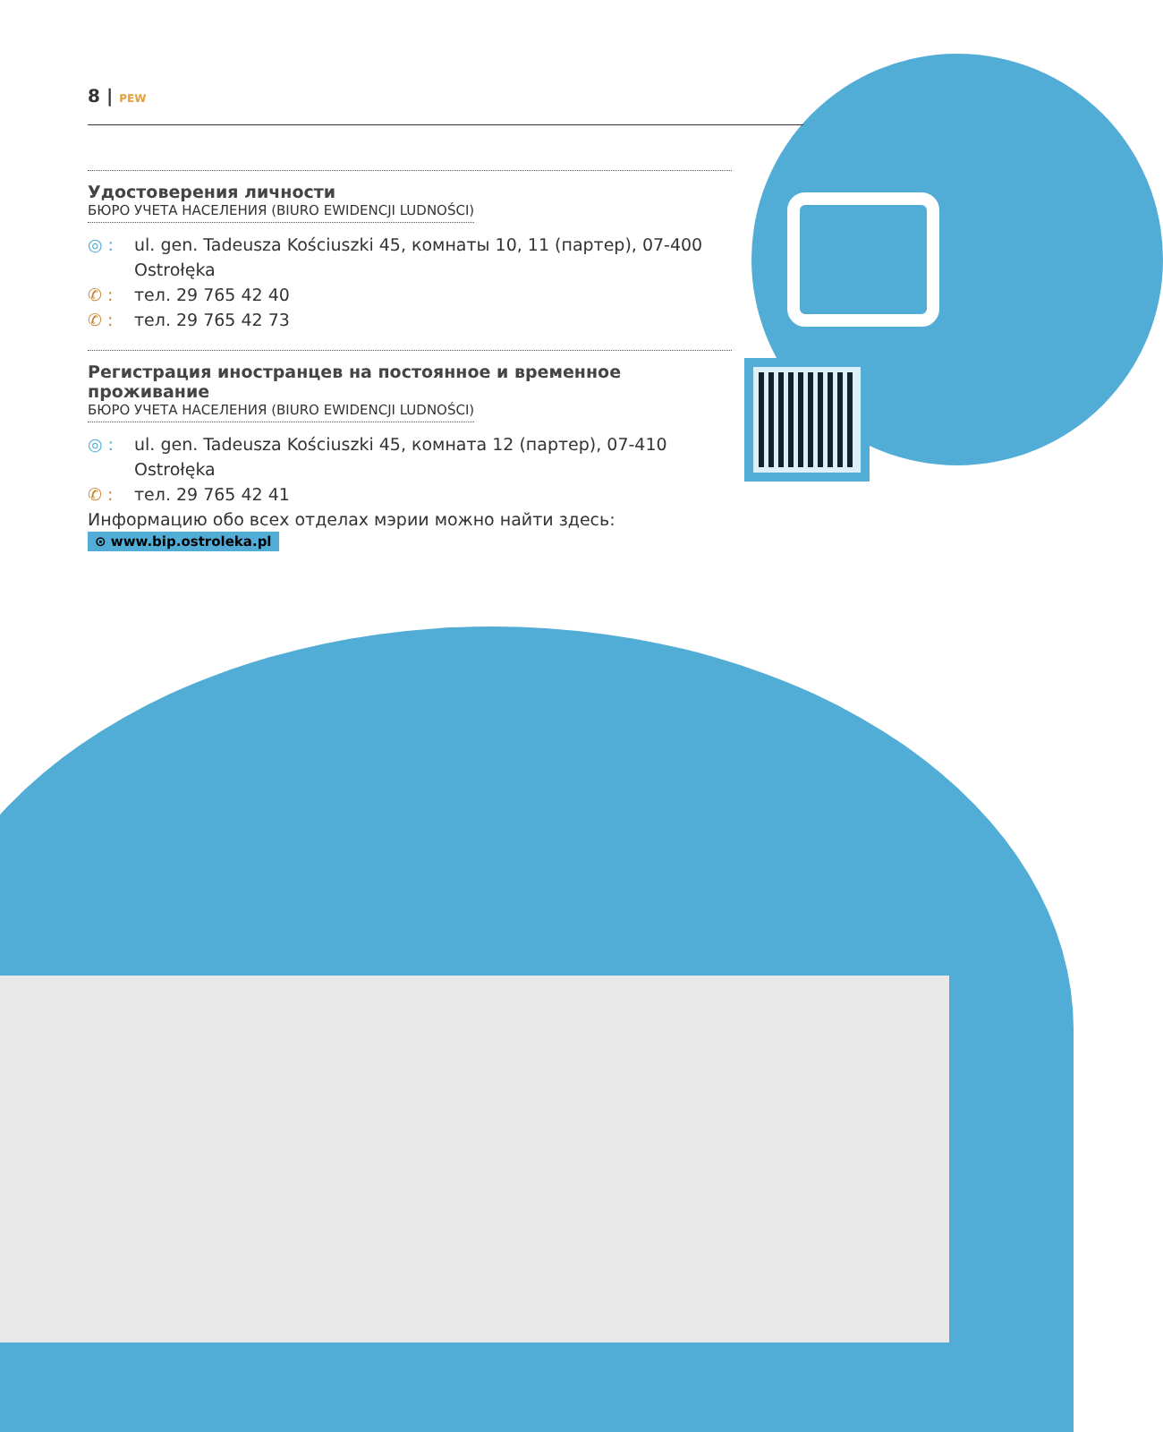8 | PEW
Удостоверения личности
БЮРО УЧЕТА НАСЕЛЕНИЯ (BIURO EWIDENCJI LUDNOŚCI)
◎ : ul. gen. Tadeusza Kościuszki 45, комнаты 10, 11 (партер), 07-400 Ostrołęka
✆ : тел. 29 765 42 40
✆ : тел. 29 765 42 73
Регистрация иностранцев на постоянное и временное проживание
БЮРО УЧЕТА НАСЕЛЕНИЯ (BIURO EWIDENCJI LUDNOŚCI)
◎ : ul. gen. Tadeusza Kościuszki 45, комната 12 (партер), 07-410 Ostrołęka
✆ : тел. 29 765 42 41
Информацию обо всех отделах мэрии можно найти здесь:
⊙ www.bip.ostroleka.pl